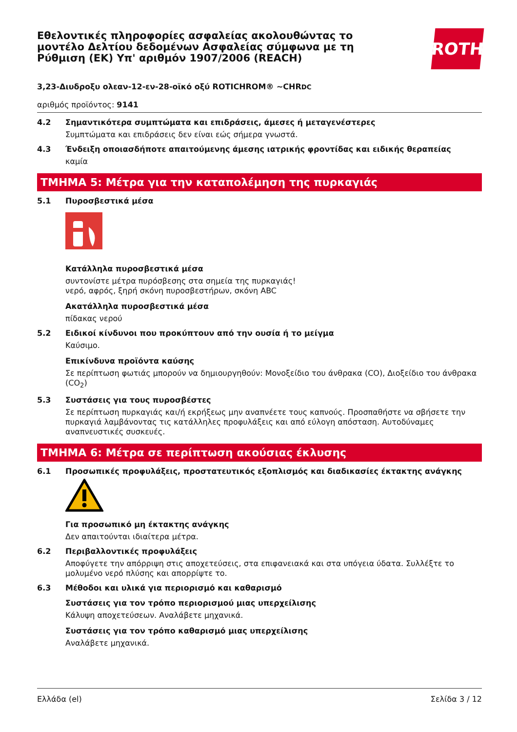Εθελοντικές πληροφορίες ασφαλείας ακολουθώντας το μοντέλο Δελτίου δεδομένων Ασφαλείας σύμφωνα με τη Ρύθμιση (ΕΚ) Υπ' αριθμόν 1907/2006 (REACH)
ROTH
3,23-Διυδροξυ ολεαν-12-εν-28-οϊκό οξύ ROTICHROM® ~CHRDC
αριθμός προϊόντος: 9141
4.2 Σημαντικότερα συμπτώματα και επιδράσεις, άμεσες ή μεταγενέστερες
Συμπτώματα και επιδράσεις δεν είναι εώς σήμερα γνωστά.
4.3 Ένδειξη οποιασδήποτε απαιτούμενης άμεσης ιατρικής φροντίδας και ειδικής θεραπείας
καμία
ΤΜΗΜΑ 5: Μέτρα για την καταπολέμηση της πυρκαγιάς
5.1 Πυροσβεστικά μέσα
Κατάλληλα πυροσβεστικά μέσα
συντονίστε μέτρα πυρόσβεσης στα σημεία της πυρκαγιάς!
νερό, αφρός, ξηρή σκόνη πυροσβεστήρων, σκόνη ABC
Ακατάλληλα πυροσβεστικά μέσα
πίδακας νερού
5.2 Ειδικοί κίνδυνοι που προκύπτουν από την ουσία ή το μείγμα
Καύσιμο.
Επικίνδυνα προϊόντα καύσης
Σε περίπτωση φωτιάς μπορούν να δημιουργηθούν: Μονοξείδιο του άνθρακα (CO), Διοξείδιο του άνθρακα (CO<sub>2</sub>)
5.3 Συστάσεις για τους πυροσβέστες
Σε περίπτωση πυρκαγιάς και/ή εκρήξεως μην αναπνέετε τους καπνούς. Προσπαθήστε να σβήσετε την πυρκαγιά λαμβάνοντας τις κατάλληλες προφυλάξεις και από εύλογη απόσταση. Αυτοδύναμες αναπνευστικές συσκευές.
ΤΜΗΜΑ 6: Μέτρα σε περίπτωση ακούσιας έκλυσης
6.1 Προσωπικές προφυλάξεις, προστατευτικός εξοπλισμός και διαδικασίες έκτακτης ανάγκης
Για προσωπικό μη έκτακτης ανάγκης
Δεν απαιτούνται ιδιαίτερα μέτρα.
6.2 Περιβαλλοντικές προφυλάξεις
Αποφύγετε την απόρριψη στις αποχετεύσεις, στα επιφανειακά και στα υπόγεια ύδατα. Συλλέξτε το μολυμένο νερό πλύσης και απορρίψτε το.
6.3 Μέθοδοι και υλικά για περιορισμό και καθαρισμό
Συστάσεις για τον τρόπο περιορισμού μιας υπερχείλισης
Κάλυψη αποχετεύσεων. Αναλάβετε μηχανικά.
Συστάσεις για τον τρόπο καθαρισμό μιας υπερχείλισης
Αναλάβετε μηχανικά.
Ελλάδα (el) Σελίδα 3 / 12